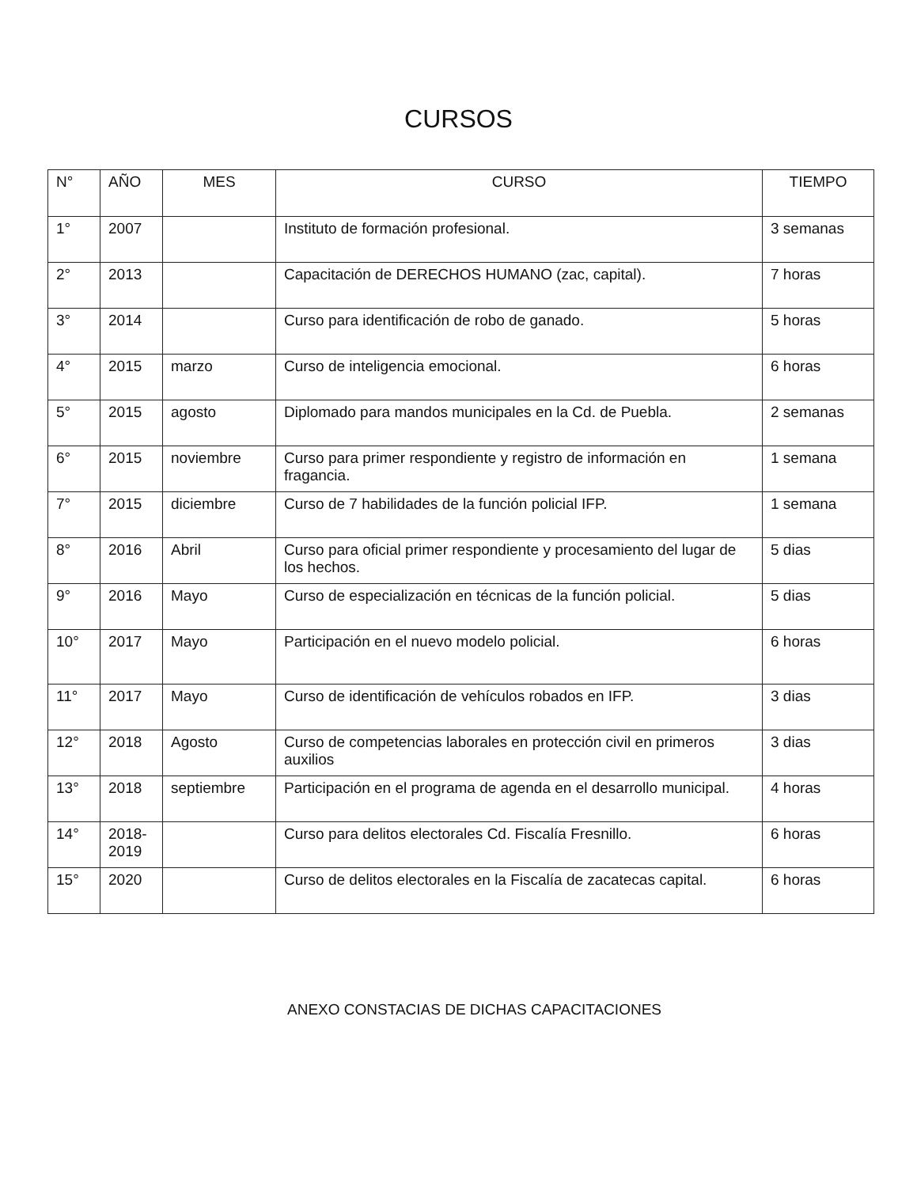CURSOS
| N° | AÑO | MES | CURSO | TIEMPO |
| --- | --- | --- | --- | --- |
| 1° | 2007 | | Instituto de formación profesional. | 3 semanas |
| 2° | 2013 | | Capacitación de DERECHOS HUMANO (zac, capital). | 7 horas |
| 3° | 2014 | | Curso para identificación de robo de ganado. | 5 horas |
| 4° | 2015 | marzo | Curso de inteligencia emocional. | 6 horas |
| 5° | 2015 | agosto | Diplomado para mandos municipales en la Cd. de Puebla. | 2 semanas |
| 6° | 2015 | noviembre | Curso para primer respondiente y registro de información en fragancia. | 1 semana |
| 7° | 2015 | diciembre | Curso de 7 habilidades de la función policial IFP. | 1 semana |
| 8° | 2016 | Abril | Curso para oficial primer respondiente y procesamiento del lugar de los hechos. | 5 dias |
| 9° | 2016 | Mayo | Curso de especialización en técnicas de la función policial. | 5 dias |
| 10° | 2017 | Mayo | Participación en el nuevo modelo policial. | 6 horas |
| 11° | 2017 | Mayo | Curso de identificación de vehículos robados en IFP. | 3 dias |
| 12° | 2018 | Agosto | Curso de competencias laborales en protección civil en primeros auxilios | 3 dias |
| 13° | 2018 | septiembre | Participación en el programa de agenda en el desarrollo municipal. | 4 horas |
| 14° | 2018-2019 | | Curso para delitos electorales Cd. Fiscalía Fresnillo. | 6 horas |
| 15° | 2020 | | Curso de delitos electorales en la Fiscalía de zacatecas capital. | 6 horas |
ANEXO CONSTACIAS DE DICHAS CAPACITACIONES